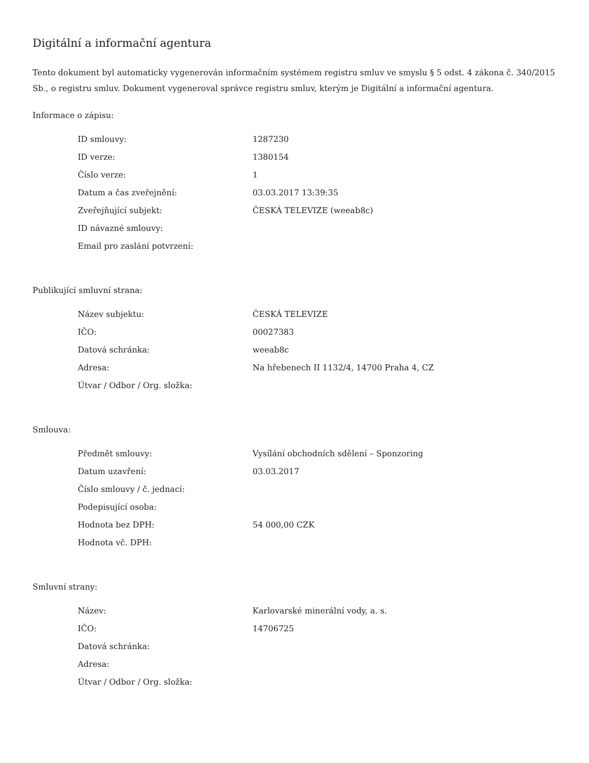Digitální a informační agentura
Tento dokument byl automaticky vygenerován informačním systémem registru smluv ve smyslu § 5 odst. 4 zákona č. 340/2015 Sb., o registru smluv. Dokument vygeneroval správce registru smluv, kterým je Digitální a informační agentura.
Informace o zápisu:
| ID smlouvy: | 1287230 |
| ID verze: | 1380154 |
| Číslo verze: | 1 |
| Datum a čas zveřejnění: | 03.03.2017 13:39:35 |
| Zveřejňující subjekt: | ČESKÁ TELEVIZE (weeab8c) |
| ID návazné smlouvy: | |
| Email pro zaslání potvrzení: | |
Publikující smluvní strana:
| Název subjektu: | ČESKÁ TELEVIZE |
| IČO: | 00027383 |
| Datová schránka: | weeab8c |
| Adresa: | Na hřebenech II 1132/4, 14700 Praha 4, CZ |
| Útvar / Odbor / Org. složka: | |
Smlouva:
| Předmět smlouvy: | Vysílání obchodních sdělení – Sponzoring |
| Datum uzavření: | 03.03.2017 |
| Číslo smlouvy / č. jednací: | |
| Podepisující osoba: | |
| Hodnota bez DPH: | 54 000,00 CZK |
| Hodnota vč. DPH: | |
Smluvní strany:
| Název: | Karlovarské minerální vody, a. s. |
| IČO: | 14706725 |
| Datová schránka: | |
| Adresa: | |
| Útvar / Odbor / Org. složka: | |